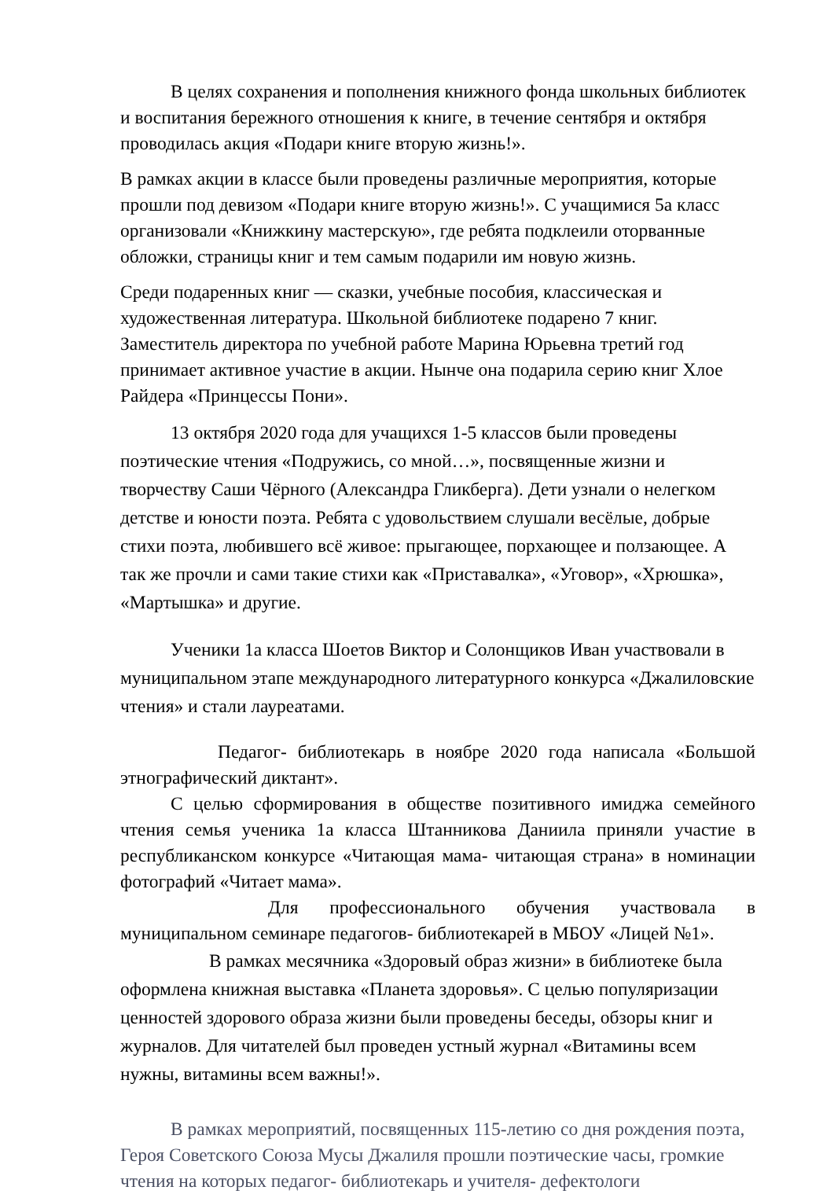В целях сохранения и пополнения книжного фонда школьных библиотек и воспитания бережного отношения к книге, в течение сентября и октября проводилась акция «Подари книге вторую жизнь!».
В рамках акции в классе были проведены различные мероприятия, которые прошли под девизом «Подари книге вторую жизнь!». С учащимися 5а класс организовали «Книжкину мастерскую», где ребята подклеили оторванные обложки, страницы книг и тем самым подарили им новую жизнь.
Среди подаренных книг — сказки, учебные пособия, классическая и художественная литература. Школьной библиотеке подарено 7 книг. Заместитель директора по учебной работе Марина Юрьевна третий год принимает активное участие в акции. Нынче она подарила серию книг Хлое Райдера «Принцессы Пони».
13 октября 2020 года для учащихся 1-5 классов были проведены поэтические чтения «Подружись, со мной…», посвященные жизни и творчеству Саши Чёрного (Александра Гликберга). Дети узнали о нелегком детстве и юности поэта. Ребята с удовольствием слушали весёлые, добрые стихи поэта, любившего всё живое: прыгающее, порхающее и ползающее. А так же прочли и сами такие стихи как «Приставалка», «Уговор», «Хрюшка», «Мартышка» и другие.
Ученики 1а класса Шоетов Виктор и Солонщиков Иван участвовали в муниципальном этапе международного литературного конкурса «Джалиловские чтения» и стали лауреатами.
Педагог- библиотекарь в ноябре 2020 года написала «Большой этнографический диктант».
С целью сформирования в обществе позитивного имиджа семейного чтения семья ученика 1а класса Штанникова Даниила приняли участие в республиканском конкурсе «Читающая мама- читающая страна» в номинации фотографий «Читает мама».
Для профессионального обучения участвовала в муниципальном семинаре педагогов- библиотекарей в МБОУ «Лицей №1».
В рамках месячника «Здоровый образ жизни» в библиотеке была оформлена книжная выставка «Планета здоровья». С целью популяризации ценностей здорового образа жизни были проведены беседы, обзоры книг и журналов. Для читателей был проведен устный журнал «Витамины всем нужны, витамины всем важны!».
В рамках мероприятий, посвященных 115-летию со дня рождения поэта, Героя Советского Союза Мусы Джалиля прошли поэтические часы, громкие чтения на которых педагог- библиотекарь и учителя- дефектологи